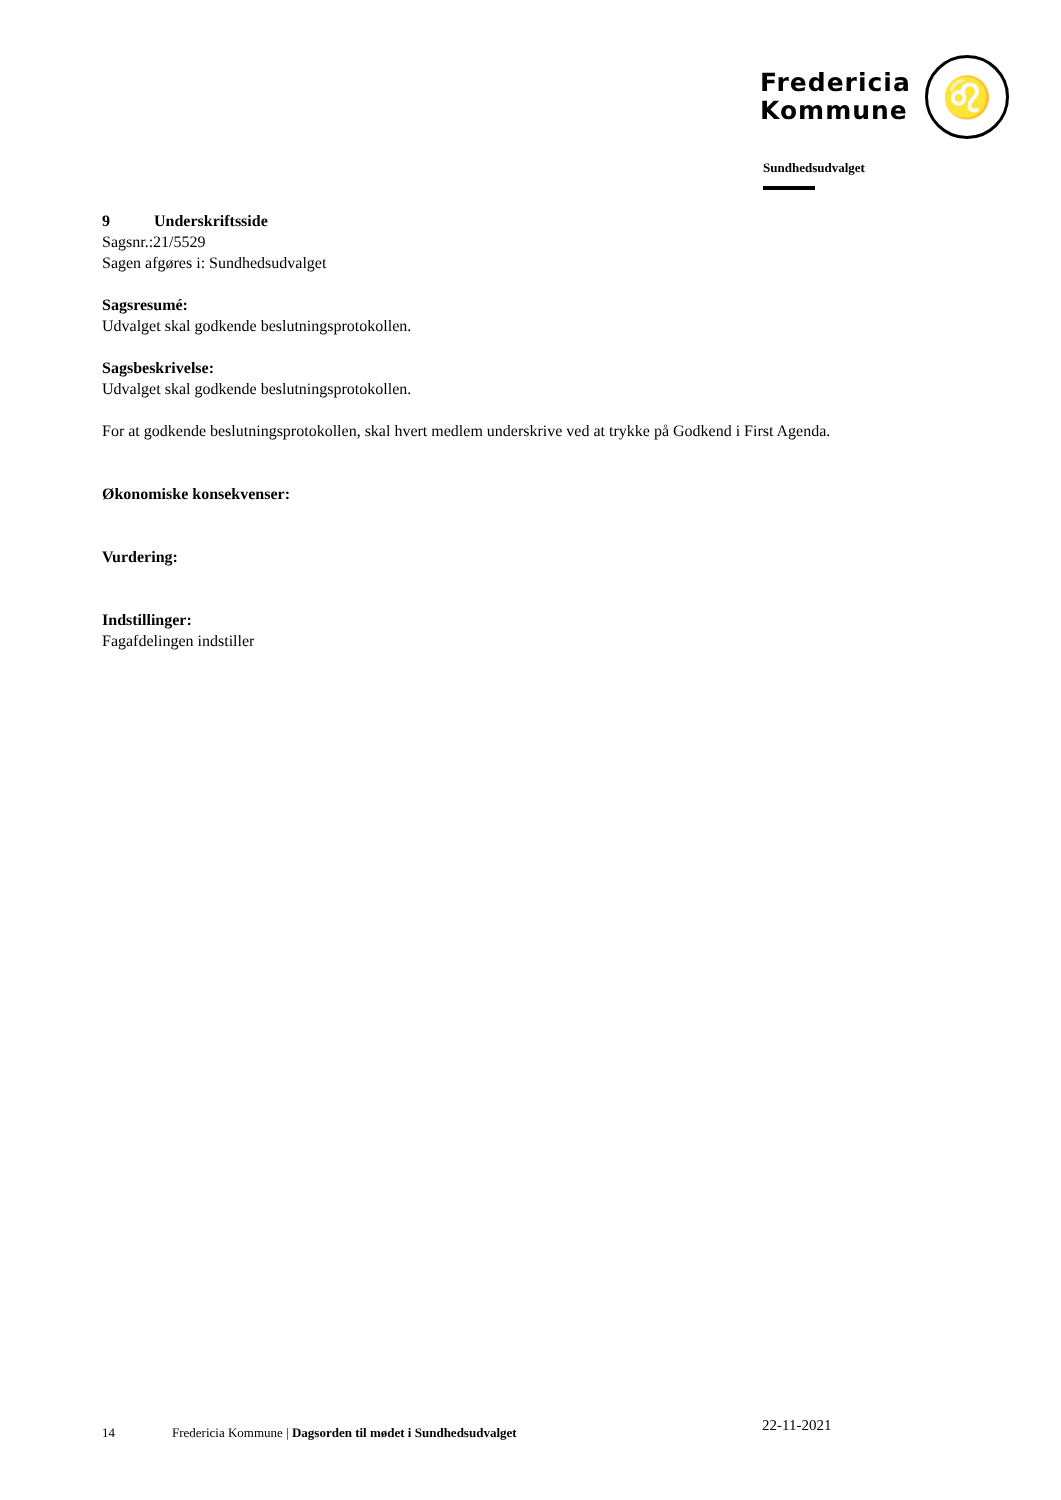Fredericia
Kommune
♌
Sundhedsudvalget
9 Underskriftsside
Sagsnr.:21/5529
Sagen afgøres i: Sundhedsudvalget
Sagsresumé:
Udvalget skal godkende beslutningsprotokollen.
Sagsbeskrivelse:
Udvalget skal godkende beslutningsprotokollen.
For at godkende beslutningsprotokollen, skal hvert medlem underskrive ved at trykke på Godkend i First Agenda.
Økonomiske konsekvenser:
Vurdering:
Indstillinger:
Fagafdelingen indstiller
14 Fredericia Kommune | Dagsorden til mødet i Sundhedsudvalget 22-11-2021